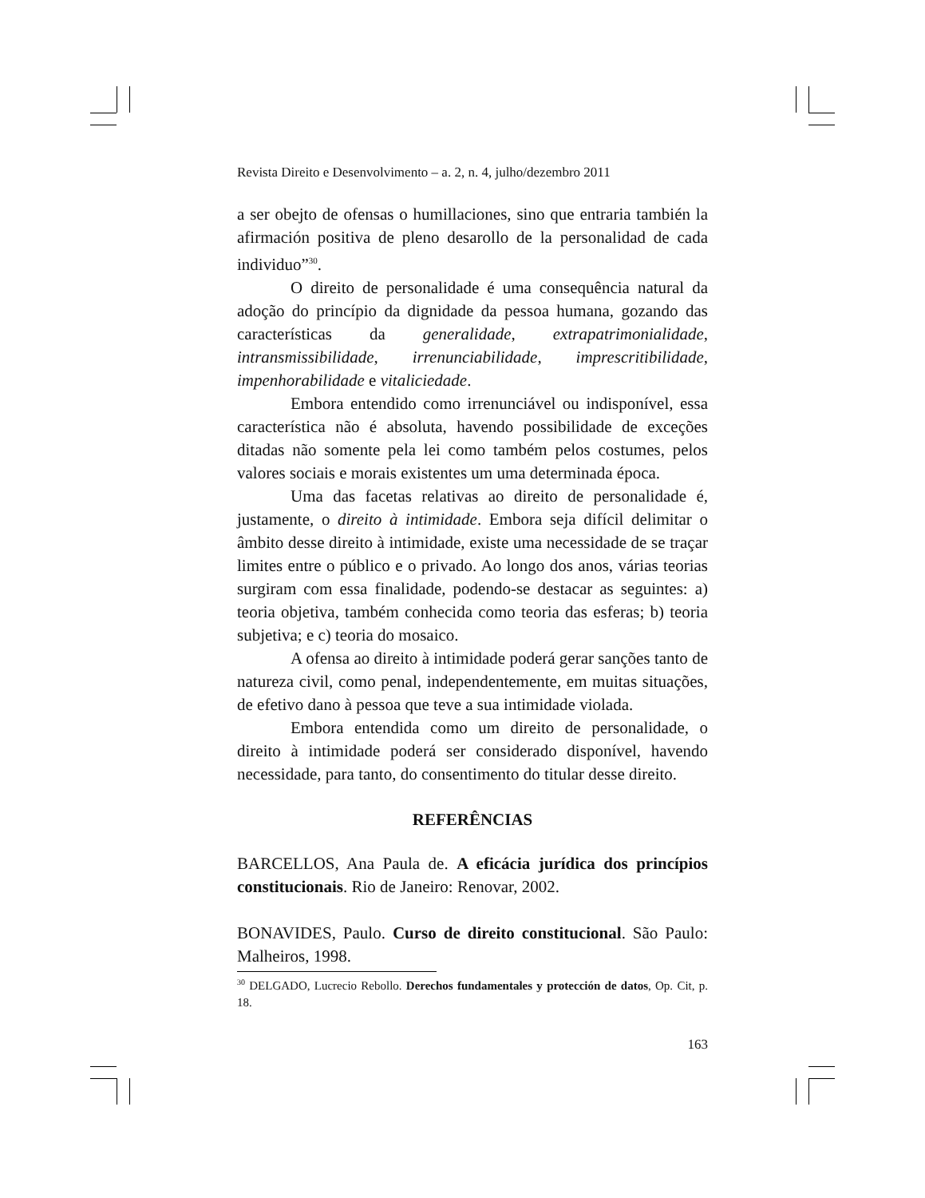Revista Direito e Desenvolvimento – a. 2, n. 4, julho/dezembro 2011
a ser obejto de ofensas o humillaciones, sino que entraria también la afirmación positiva de pleno desarollo de la personalidad de cada individuo”<sup>30</sup>.
O direito de personalidade é uma consequência natural da adoção do princípio da dignidade da pessoa humana, gozando das características da generalidade, extrapatrimonialidade, intransmissibilidade, irrenunciabilidade, imprescritibilidade, impenhorabilidade e vitaliciedade.
Embora entendido como irrenunciável ou indisponível, essa característica não é absoluta, havendo possibilidade de exceções ditadas não somente pela lei como também pelos costumes, pelos valores sociais e morais existentes um uma determinada época.
Uma das facetas relativas ao direito de personalidade é, justamente, o direito à intimidade. Embora seja difícil delimitar o âmbito desse direito à intimidade, existe uma necessidade de se traçar limites entre o público e o privado. Ao longo dos anos, várias teorias surgiram com essa finalidade, podendo-se destacar as seguintes: a) teoria objetiva, também conhecida como teoria das esferas; b) teoria subjetiva; e c) teoria do mosaico.
A ofensa ao direito à intimidade poderá gerar sanções tanto de natureza civil, como penal, independentemente, em muitas situações, de efetivo dano à pessoa que teve a sua intimidade violada.
Embora entendida como um direito de personalidade, o direito à intimidade poderá ser considerado disponível, havendo necessidade, para tanto, do consentimento do titular desse direito.
REFERÊNCIAS
BARCELLOS, Ana Paula de. A eficácia jurídica dos princípios constitucionais. Rio de Janeiro: Renovar, 2002.
BONAVIDES, Paulo. Curso de direito constitucional. São Paulo: Malheiros, 1998.
<sup>30</sup> DELGADO, Lucrecio Rebollo. Derechos fundamentales y protección de datos, Op. Cit, p. 18.
163